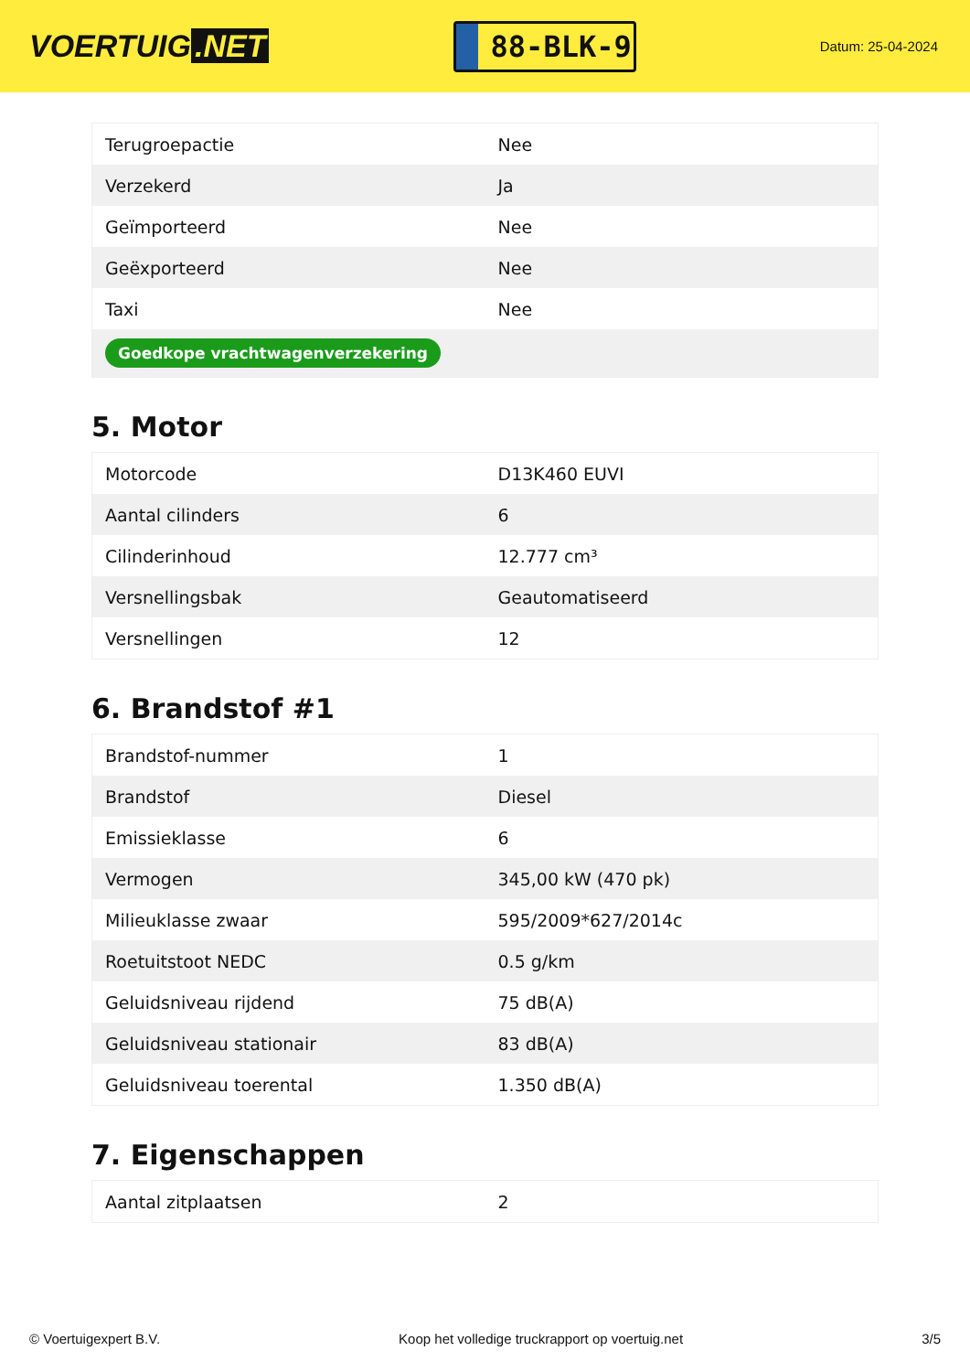VOERTUIG.NET
88-BLK-9
Datum: 25-04-2024
| Terugroepactie | Nee |
| Verzekerd | Ja |
| Geïmporteerd | Nee |
| Geëxporteerd | Nee |
| Taxi | Nee |
| Goedkope vrachtwagenverzekering | |
5. Motor
| Motorcode | D13K460 EUVI |
| Aantal cilinders | 6 |
| Cilinderinhoud | 12.777 cm³ |
| Versnellingsbak | Geautomatiseerd |
| Versnellingen | 12 |
6. Brandstof #1
| Brandstof-nummer | 1 |
| Brandstof | Diesel |
| Emissieklasse | 6 |
| Vermogen | 345,00 kW (470 pk) |
| Milieuklasse zwaar | 595/2009*627/2014c |
| Roetuitstoot NEDC | 0.5 g/km |
| Geluidsniveau rijdend | 75 dB(A) |
| Geluidsniveau stationair | 83 dB(A) |
| Geluidsniveau toerental | 1.350 dB(A) |
7. Eigenschappen
| Aantal zitplaatsen | 2 |
© Voertuigexpert B.V. Koop het volledige truckrapport op voertuig.net 3/5